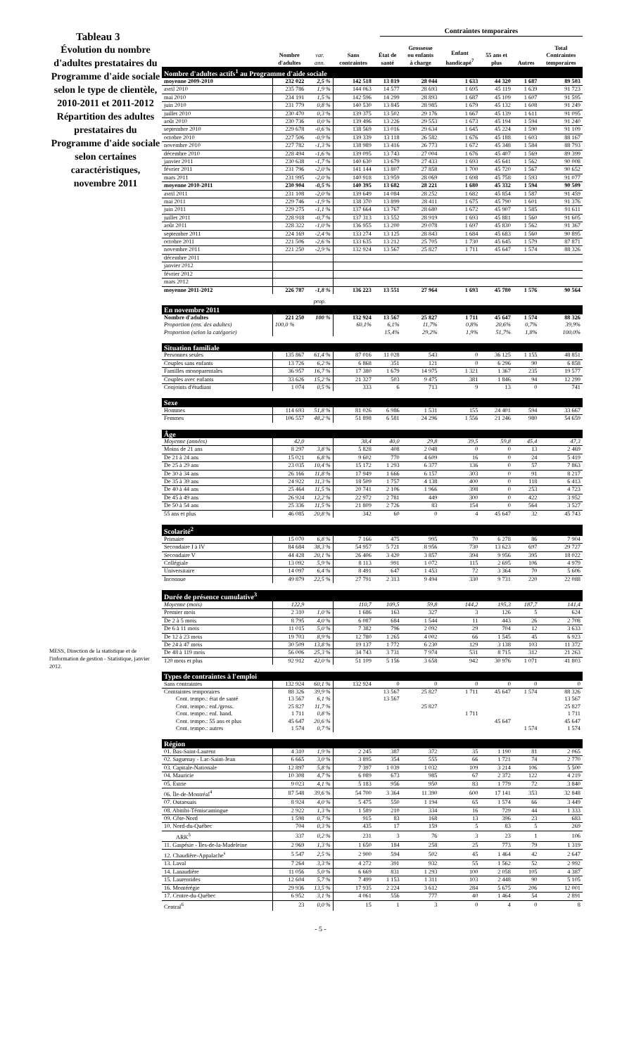Tableau 3
Évolution du nombre d'adultes prestataires du Programme d'aide sociale selon le type de clientèle, 2010-2011 et 2011-2012
Répartition des adultes prestataires du Programme d'aide sociale selon certaines caractéristiques, novembre 2011
MESS, Direction de la statistique et de l'information de gestion - Statistique, janvier 2012.
Contraintes temporaires
| | Nombre d'adultes | var. ann. | Sans contraintes | État de santé | Grossesse ou enfants à charge | Enfant handicapé<sup>7</sup> | 55 ans et plus | Autres | Total Contraintes temporaires |
| --- | --- | --- | --- | --- | --- | --- | --- | --- | --- |
| Nombre d'adultes actifs<sup>1</sup> au Programme d'aide sociale | | | | | | | | | |
| moyenne 2009-2010 | 232 022 | 2,5 % | 142 518 | 13 819 | 28 044 | 1 633 | 44 320 | 1 687 | 89 503 |
| avril 2010 | 235 786 | 1,9 % | 144 063 | 14 577 | 28 693 | 1 695 | 45 119 | 1 639 | 91 723 |
| mai 2010 | 234 191 | 1,5 % | 142 596 | 14 299 | 28 893 | 1 687 | 45 109 | 1 607 | 91 595 |
| juin 2010 | 231 779 | 0,8 % | 140 530 | 13 845 | 28 985 | 1 679 | 45 132 | 1 608 | 91 249 |
| juillet 2010 | 230 470 | 0,3 % | 139 375 | 13 502 | 29 176 | 1 667 | 45 139 | 1 611 | 91 095 |
| août 2010 | 230 736 | 0,0 % | 139 496 | 13 226 | 29 553 | 1 673 | 45 194 | 1 594 | 91 240 |
| septembre 2010 | 229 678 | -0,6 % | 138 569 | 13 016 | 29 634 | 1 645 | 45 224 | 1 590 | 91 109 |
| octobre 2010 | 227 506 | -0,9 % | 139 339 | 13 118 | 26 582 | 1 676 | 45 188 | 1 603 | 88 167 |
| novembre 2010 | 227 782 | -1,3 % | 138 989 | 13 416 | 26 773 | 1 672 | 45 348 | 1 584 | 88 793 |
| décembre 2010 | 228 494 | -1,6 % | 139 095 | 13 743 | 27 004 | 1 676 | 45 407 | 1 569 | 89 399 |
| janvier 2011 | 230 638 | -1,7 % | 140 630 | 13 679 | 27 433 | 1 693 | 45 641 | 1 562 | 90 008 |
| février 2011 | 231 796 | -2,0 % | 141 144 | 13 807 | 27 858 | 1 700 | 45 720 | 1 567 | 90 652 |
| mars 2011 | 231 995 | -2,0 % | 140 918 | 13 959 | 28 069 | 1 698 | 45 758 | 1 593 | 91 077 |
| moyenne 2010-2011 | 230 904 | -0,5 % | 140 395 | 13 682 | 28 221 | 1 680 | 45 332 | 1 594 | 90 509 |
| avril 2011 | 231 108 | -2,0 % | 139 649 | 14 084 | 28 252 | 1 682 | 45 854 | 1 587 | 91 459 |
| mai 2011 | 229 746 | -1,9 % | 138 370 | 13 899 | 28 411 | 1 675 | 45 790 | 1 601 | 91 376 |
| juin 2011 | 229 275 | -1,1 % | 137 664 | 13 767 | 28 680 | 1 672 | 45 907 | 1 585 | 91 611 |
| juillet 2011 | 228 918 | -0,7 % | 137 313 | 13 552 | 28 919 | 1 693 | 45 881 | 1 560 | 91 605 |
| août 2011 | 228 322 | -1,0 % | 136 955 | 13 200 | 29 078 | 1 697 | 45 830 | 1 562 | 91 367 |
| septembre 2011 | 224 169 | -2,4 % | 133 274 | 13 125 | 28 843 | 1 684 | 45 683 | 1 560 | 90 895 |
| octobre 2011 | 221 506 | -2,6 % | 133 635 | 13 212 | 25 705 | 1 730 | 45 645 | 1 579 | 87 871 |
| novembre 2011 | 221 250 | -2,9 % | 132 924 | 13 567 | 25 827 | 1 711 | 45 647 | 1 574 | 88 326 |
| décembre 2011 | | | | | | | | | |
| janvier 2012 | | | | | | | | | |
| février 2012 | | | | | | | | | |
| mars 2012 | | | | | | | | | |
| moyenne 2011-2012 | 226 787 | -1,8 % | 136 223 | 13 551 | 27 964 | 1 693 | 45 780 | 1 576 | 90 564 |
| | | prop. | | | | | | | |
| En novembre 2011 | | | | | | | | | |
| Nombre d'adultes | 221 250 | 100 % | 132 924 | 13 567 | 25 827 | 1 711 | 45 647 | 1 574 | 88 326 |
| Proportion (ens. des adultes) | 100,0 % | | 60,1% | 6,1% | 11,7% | 0,8% | 20,6% | 0,7% | 39,9% |
| Proportion (selon la catégorie) | | | | 15,4% | 29,2% | 1,9% | 51,7% | 1,8% | 100,0% |
| Situation familiale | | | | | | | | | |
| Personnes seules | 135 867 | 61,4 % | 87 016 | 11 028 | 543 | 0 | 36 125 | 1 155 | 48 851 |
| Couples sans enfants | 13 726 | 6,2 % | 6 868 | 351 | 121 | 0 | 6 296 | 90 | 6 858 |
| Familles monoparentales | 36 957 | 16,7 % | 17 380 | 1 679 | 14 975 | 1 321 | 1 367 | 235 | 19 577 |
| Couples avec enfants | 33 626 | 15,2 % | 21 327 | 503 | 9 475 | 381 | 1 846 | 94 | 12 299 |
| Conjoints d'étudiant | 1 074 | 0,5 % | 333 | 6 | 713 | 9 | 13 | 0 | 741 |
| Sexe | | | | | | | | | |
| Hommes | 114 693 | 51,8 % | 81 026 | 6 986 | 1 531 | 155 | 24 401 | 594 | 33 667 |
| Femmes | 106 557 | 48,2 % | 51 898 | 6 581 | 24 296 | 1 556 | 21 246 | 980 | 54 659 |
| Âge | | | | | | | | | |
| Moyenne (années) | 42,0 | | 38,4 | 40,0 | 29,8 | 39,5 | 59,8 | 45,4 | 47,3 |
| Moins de 21 ans | 8 297 | 3,8 % | 5 828 | 408 | 2 048 | 0 | 0 | 13 | 2 469 |
| De 21 à 24 ans | 15 021 | 6,8 % | 9 602 | 770 | 4 609 | 16 | 0 | 24 | 5 419 |
| De 25 à 29 ans | 23 035 | 10,4 % | 15 172 | 1 293 | 6 377 | 136 | 0 | 57 | 7 863 |
| De 30 à 34 ans | 26 166 | 11,8 % | 17 949 | 1 666 | 6 157 | 303 | 0 | 91 | 8 217 |
| De 35 à 39 ans | 24 922 | 11,3 % | 18 509 | 1 757 | 4 138 | 400 | 0 | 118 | 6 413 |
| De 40 à 44 ans | 25 464 | 11,5 % | 20 741 | 2 106 | 1 966 | 398 | 0 | 253 | 4 723 |
| De 45 à 49 ans | 26 924 | 12,2 % | 22 972 | 2 781 | 449 | 300 | 0 | 422 | 3 952 |
| De 50 à 54 ans | 25 336 | 11,5 % | 21 809 | 2 726 | 83 | 154 | 0 | 564 | 3 527 |
| 55 ans et plus | 46 085 | 20,8 % | 342 | 60 | 0 | 4 | 45 647 | 32 | 45 743 |
| Scolarité<sup>2</sup> | | | | | | | | | |
| Primaire | 15 070 | 6,8 % | 7 166 | 475 | 995 | 70 | 6 278 | 86 | 7 904 |
| Secondaire I à IV | 84 684 | 38,3 % | 54 957 | 5 721 | 8 956 | 730 | 13 623 | 697 | 29 727 |
| Secondaire V | 44 428 | 20,1 % | 26 406 | 3 420 | 3 857 | 394 | 9 956 | 395 | 18 022 |
| Collégiale | 13 092 | 5,9 % | 8 113 | 991 | 1 072 | 115 | 2 695 | 106 | 4 979 |
| Universitaire | 14 097 | 6,4 % | 8 491 | 647 | 1 453 | 72 | 3 364 | 70 | 5 606 |
| Inconnue | 49 879 | 22,5 % | 27 791 | 2 313 | 9 494 | 330 | 9 731 | 220 | 22 088 |
| Durée de présence cumulative<sup>3</sup> | | | | | | | | | |
| Moyenne (mois) | 122,9 | | 110,7 | 109,5 | 59,8 | 144,2 | 195,3 | 187,7 | 141,4 |
| Premier mois | 2 310 | 1,0 % | 1 686 | 163 | 327 | 3 | 126 | 5 | 624 |
| De 2 à 5 mois | 8 795 | 4,0 % | 6 087 | 684 | 1 544 | 11 | 443 | 26 | 2 708 |
| De 6 à 11 mois | 11 015 | 5,0 % | 7 382 | 796 | 2 092 | 29 | 704 | 12 | 3 633 |
| De 12 à 23 mois | 19 703 | 8,9 % | 12 780 | 1 265 | 4 002 | 66 | 1 545 | 45 | 6 923 |
| De 24 à 47 mois | 30 509 | 13,8 % | 19 137 | 1 772 | 6 230 | 129 | 3 138 | 103 | 11 372 |
| De 48 à 119 mois | 56 006 | 25,3 % | 34 743 | 3 731 | 7 974 | 531 | 8 715 | 312 | 21 263 |
| 120 mois et plus | 92 912 | 42,0 % | 51 109 | 5 156 | 3 658 | 942 | 30 976 | 1 071 | 41 803 |
| Types de contraintes à l'emploi | | | | | | | | | |
| Sans contraintes | 132 924 | 60,1 % | 132 924 | 0 | 0 | 0 | 0 | 0 | 0 |
| Contraintes temporaires | 88 326 | 39,9 % | | 13 567 | 25 827 | 1 711 | 45 647 | 1 574 | 88 326 |
| Cont. tempo.: état de santé | 13 567 | 6,1 % | | 13 567 | | | | | 13 567 |
| Cont. tempo.: enf./gross. | 25 827 | 11,7 % | | | 25 827 | | | | 25 827 |
| Cont. tempo.: enf. hand. | 1 711 | 0,8 % | | | | 1 711 | | | 1 711 |
| Cont. tempo.: 55 ans et plus | 45 647 | 20,6 % | | | | | 45 647 | | 45 647 |
| Cont. tempo.: autres | 1 574 | 0,7 % | | | | | | 1 574 | 1 574 |
| Région | | | | | | | | | |
| 01. Bas-Saint-Laurent | 4 310 | 1,9 % | 2 245 | 387 | 372 | 35 | 1 190 | 81 | 2 065 |
| 02. Saguenay - Lac-Saint-Jean | 6 665 | 3,0 % | 3 895 | 354 | 555 | 66 | 1 721 | 74 | 2 770 |
| 03. Capitale-Nationale | 12 897 | 5,8 % | 7 397 | 1 039 | 1 032 | 109 | 3 214 | 106 | 5 500 |
| 04. Mauricie | 10 308 | 4,7 % | 6 089 | 673 | 985 | 67 | 2 372 | 122 | 4 219 |
| 05. Estrie | 9 023 | 4,1 % | 5 183 | 956 | 950 | 83 | 1 779 | 72 | 3 840 |
| 06. Île-de-Montréal<sup>4</sup> | 87 548 | 39,6 % | 54 700 | 3 364 | 11 390 | 600 | 17 141 | 353 | 32 848 |
| 07. Outaouais | 8 924 | 4,0 % | 5 475 | 550 | 1 194 | 65 | 1 574 | 66 | 3 449 |
| 08. Abitibi-Témiscamingue | 2 922 | 1,3 % | 1 589 | 210 | 334 | 16 | 729 | 44 | 1 333 |
| 09. Côte-Nord | 1 598 | 0,7 % | 915 | 83 | 168 | 13 | 396 | 23 | 683 |
| 10. Nord-du-Québec | 704 | 0,3 % | 435 | 17 | 159 | 5 | 83 | 5 | 269 |
| ARK<sup>5</sup> | 337 | 0,2 % | 231 | 3 | 76 | 3 | 23 | 1 | 106 |
| 11. Gaspésie - Îles-de-la-Madeleine | 2 969 | 1,3 % | 1 650 | 184 | 258 | 25 | 773 | 79 | 1 319 |
| 12. Chaudière-Appalache<sup>s</sup> | 5 547 | 2,5 % | 2 900 | 594 | 502 | 45 | 1 464 | 42 | 2 647 |
| 13. Laval | 7 264 | 3,3 % | 4 272 | 391 | 932 | 55 | 1 562 | 52 | 2 992 |
| 14. Lanaudière | 11 056 | 5,0 % | 6 669 | 831 | 1 293 | 100 | 2 058 | 105 | 4 387 |
| 15. Laurentides | 12 604 | 5,7 % | 7 499 | 1 153 | 1 311 | 103 | 2 448 | 90 | 5 105 |
| 16. Montérégie | 29 936 | 13,5 % | 17 935 | 2 224 | 3 612 | 284 | 5 675 | 206 | 12 001 |
| 17. Centre-du-Québec | 6 952 | 3,1 % | 4 061 | 556 | 777 | 40 | 1 464 | 54 | 2 891 |
| Central<sup>6</sup> | 23 | 0,0 % | 15 | 1 | 3 | 0 | 4 | 0 | 8 |
- 5 -